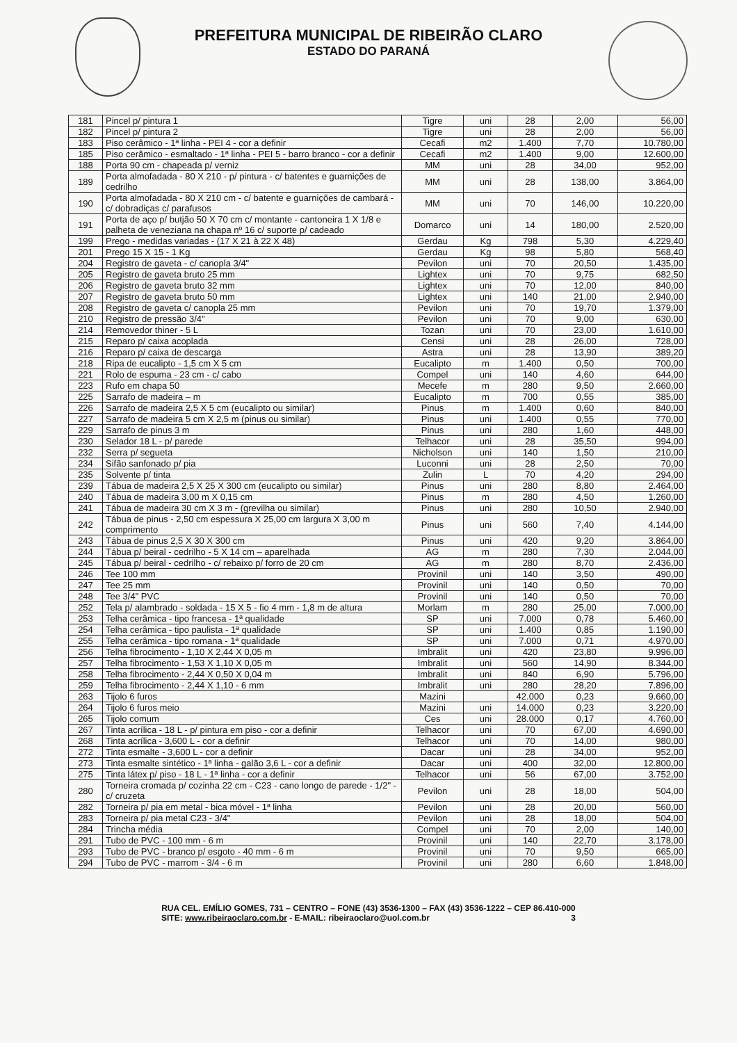PREFEITURA MUNICIPAL DE RIBEIRÃO CLARO
ESTADO DO PARANÁ
| 181 | Pincel p/ pintura 1 | Tigre | uni | 28 | 2,00 | 56,00 |
| 182 | Pincel p/ pintura 2 | Tigre | uni | 28 | 2,00 | 56,00 |
| 183 | Piso cerâmico - 1ª linha - PEI 4 - cor a definir | Cecafi | m2 | 1.400 | 7,70 | 10.780,00 |
| 185 | Piso cerâmico - esmaltado - 1ª linha - PEI 5 - barro branco - cor a definir | Cecafi | m2 | 1.400 | 9,00 | 12.600,00 |
| 188 | Porta 90 cm - chapeada p/ verniz | MM | uni | 28 | 34,00 | 952,00 |
| 189 | Porta almofadada - 80 X 210 - p/ pintura - c/ batentes e guarnições de cedrilho | MM | uni | 28 | 138,00 | 3.864,00 |
| 190 | Porta almofadada - 80 X 210 cm - c/ batente e guarnições de cambará - c/ dobradiças c/ parafusos | MM | uni | 70 | 146,00 | 10.220,00 |
| 191 | Porta de aço p/ butjão 50 X 70 cm c/ montante - cantoneira 1 X 1/8 e palheta de veneziana na chapa nº 16 c/ suporte p/ cadeado | Domarco | uni | 14 | 180,00 | 2.520,00 |
| 199 | Prego - medidas variadas - (17 X 21 à 22 X 48) | Gerdau | Kg | 798 | 5,30 | 4.229,40 |
| 201 | Prego 15 X 15 - 1 Kg | Gerdau | Kg | 98 | 5,80 | 568,40 |
| 204 | Registro de gaveta - c/ canopla 3/4" | Pevilon | uni | 70 | 20,50 | 1.435,00 |
| 205 | Registro de gaveta bruto 25 mm | Lightex | uni | 70 | 9,75 | 682,50 |
| 206 | Registro de gaveta bruto 32 mm | Lightex | uni | 70 | 12,00 | 840,00 |
| 207 | Registro de gaveta bruto 50 mm | Lightex | uni | 140 | 21,00 | 2.940,00 |
| 208 | Registro de gaveta c/ canopla 25 mm | Pevilon | uni | 70 | 19,70 | 1.379,00 |
| 210 | Registro de pressão 3/4" | Pevilon | uni | 70 | 9,00 | 630,00 |
| 214 | Removedor thiner - 5 L | Tozan | uni | 70 | 23,00 | 1.610,00 |
| 215 | Reparo p/ caixa acoplada | Censi | uni | 28 | 26,00 | 728,00 |
| 216 | Reparo p/ caixa de descarga | Astra | uni | 28 | 13,90 | 389,20 |
| 218 | Ripa de eucalipto - 1,5 cm X 5 cm | Eucalipto | m | 1.400 | 0,50 | 700,00 |
| 221 | Rolo de espuma - 23 cm - c/ cabo | Compel | uni | 140 | 4,60 | 644,00 |
| 223 | Rufo em chapa 50 | Mecefe | m | 280 | 9,50 | 2.660,00 |
| 225 | Sarrafo de madeira – m | Eucalipto | m | 700 | 0,55 | 385,00 |
| 226 | Sarrafo de madeira 2,5 X 5 cm (eucalipto ou similar) | Pinus | m | 1.400 | 0,60 | 840,00 |
| 227 | Sarrafo de madeira 5 cm X 2,5 m (pinus ou similar) | Pinus | uni | 1.400 | 0,55 | 770,00 |
| 229 | Sarrafo de pinus 3 m | Pinus | uni | 280 | 1,60 | 448,00 |
| 230 | Selador 18 L - p/ parede | Telhacor | uni | 28 | 35,50 | 994,00 |
| 232 | Serra p/ segueta | Nicholson | uni | 140 | 1,50 | 210,00 |
| 234 | Sifão sanfonado p/ pia | Luconni | uni | 28 | 2,50 | 70,00 |
| 235 | Solvente p/ tinta | Zulin | L | 70 | 4,20 | 294,00 |
| 239 | Tábua de madeira 2,5 X 25 X 300 cm (eucalipto ou similar) | Pinus | uni | 280 | 8,80 | 2.464,00 |
| 240 | Tábua de madeira 3,00 m X 0,15 cm | Pinus | m | 280 | 4,50 | 1.260,00 |
| 241 | Tábua de madeira 30 cm X 3 m - (grevilha ou similar) | Pinus | uni | 280 | 10,50 | 2.940,00 |
| 242 | Tábua de pinus - 2,50 cm espessura X 25,00 cm largura X 3,00 m comprimento | Pinus | uni | 560 | 7,40 | 4.144,00 |
| 243 | Tábua de pinus 2,5 X 30 X 300 cm | Pinus | uni | 420 | 9,20 | 3.864,00 |
| 244 | Tábua p/ beiral - cedrilho - 5 X 14 cm – aparelhada | AG | m | 280 | 7,30 | 2.044,00 |
| 245 | Tábua p/ beiral - cedrilho - c/ rebaixo p/ forro de 20 cm | AG | m | 280 | 8,70 | 2.436,00 |
| 246 | Tee 100 mm | Provinil | uni | 140 | 3,50 | 490,00 |
| 247 | Tee 25 mm | Provinil | uni | 140 | 0,50 | 70,00 |
| 248 | Tee 3/4" PVC | Provinil | uni | 140 | 0,50 | 70,00 |
| 252 | Tela p/ alambrado - soldada - 15 X 5 - fio 4 mm - 1,8 m de altura | Morlam | m | 280 | 25,00 | 7.000,00 |
| 253 | Telha cerâmica - tipo francesa - 1ª qualidade | SP | uni | 7.000 | 0,78 | 5.460,00 |
| 254 | Telha cerâmica - tipo paulista - 1ª qualidade | SP | uni | 1.400 | 0,85 | 1.190,00 |
| 255 | Telha cerâmica - tipo romana - 1ª qualidade | SP | uni | 7.000 | 0,71 | 4.970,00 |
| 256 | Telha fibrocimento - 1,10 X 2,44 X 0,05 m | Imbralit | uni | 420 | 23,80 | 9.996,00 |
| 257 | Telha fibrocimento - 1,53 X 1,10 X 0,05 m | Imbralit | uni | 560 | 14,90 | 8.344,00 |
| 258 | Telha fibrocimento - 2,44 X 0,50 X 0,04 m | Imbralit | uni | 840 | 6,90 | 5.796,00 |
| 259 | Telha fibrocimento - 2,44 X 1,10 - 6 mm | Imbralit | uni | 280 | 28,20 | 7.896,00 |
| 263 | Tijolo 6 furos | Mazini | | 42.000 | 0,23 | 9.660,00 |
| 264 | Tijolo 6 furos meio | Mazini | uni | 14.000 | 0,23 | 3.220,00 |
| 265 | Tijolo comum | Ces | uni | 28.000 | 0,17 | 4.760,00 |
| 267 | Tinta acrílica - 18 L - p/ pintura em piso - cor a definir | Telhacor | uni | 70 | 67,00 | 4.690,00 |
| 268 | Tinta acrílica - 3,600 L - cor a definir | Telhacor | uni | 70 | 14,00 | 980,00 |
| 272 | Tinta esmalte - 3,600 L - cor a definir | Dacar | uni | 28 | 34,00 | 952,00 |
| 273 | Tinta esmalte sintético - 1ª linha - galão 3,6 L - cor a definir | Dacar | uni | 400 | 32,00 | 12.800,00 |
| 275 | Tinta látex p/ piso - 18 L - 1ª linha - cor a definir | Telhacor | uni | 56 | 67,00 | 3.752,00 |
| 280 | Torneira cromada p/ cozinha 22 cm - C23 - cano longo de parede - 1/2" - c/ cruzeta | Pevilon | uni | 28 | 18,00 | 504,00 |
| 282 | Torneira p/ pia em metal - bica móvel - 1ª linha | Pevilon | uni | 28 | 20,00 | 560,00 |
| 283 | Torneira p/ pia metal C23 - 3/4" | Pevilon | uni | 28 | 18,00 | 504,00 |
| 284 | Trincha média | Compel | uni | 70 | 2,00 | 140,00 |
| 291 | Tubo de PVC - 100 mm - 6 m | Provinil | uni | 140 | 22,70 | 3.178,00 |
| 293 | Tubo de PVC - branco p/ esgoto - 40 mm - 6 m | Provinil | uni | 70 | 9,50 | 665,00 |
| 294 | Tubo de PVC - marrom - 3/4 - 6 m | Provinil | uni | 280 | 6,60 | 1.848,00 |
RUA CEL. EMÍLIO GOMES, 731 – CENTRO – FONE (43) 3536-1300 – FAX (43) 3536-1222 – CEP 86.410-000
SITE: www.ribeiraoclaro.com.br - E-MAIL: ribeiraoclaro@uol.com.br 3